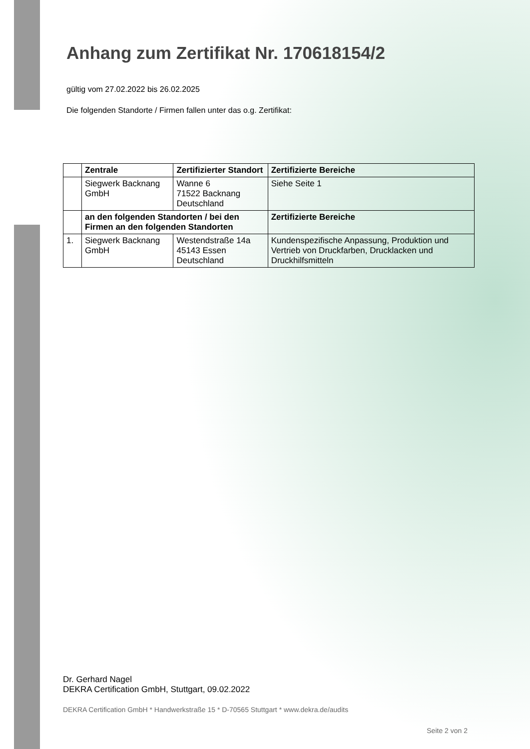Anhang zum Zertifikat Nr. 170618154/2
gültig vom 27.02.2022 bis 26.02.2025
Die folgenden Standorte / Firmen fallen unter das o.g. Zertifikat:
| | Zentrale | Zertifizierter Standort | Zertifizierte Bereiche |
| --- | --- | --- | --- |
| | Siegwerk Backnang GmbH | Wanne 6 71522 Backnang Deutschland | Siehe Seite 1 |
| | an den folgenden Standorten / bei den Firmen an den folgenden Standorten | | Zertifizierte Bereiche |
| 1. | Siegwerk Backnang GmbH | Westendstraße 14a 45143 Essen Deutschland | Kundenspezifische Anpassung, Produktion und Vertrieb von Druckfarben, Drucklacken und Druckhilfsmitteln |
Dr. Gerhard Nagel
DEKRA Certification GmbH, Stuttgart, 09.02.2022
DEKRA Certification GmbH * Handwerkstraße 15 * D-70565 Stuttgart * www.dekra.de/audits
Seite 2 von 2